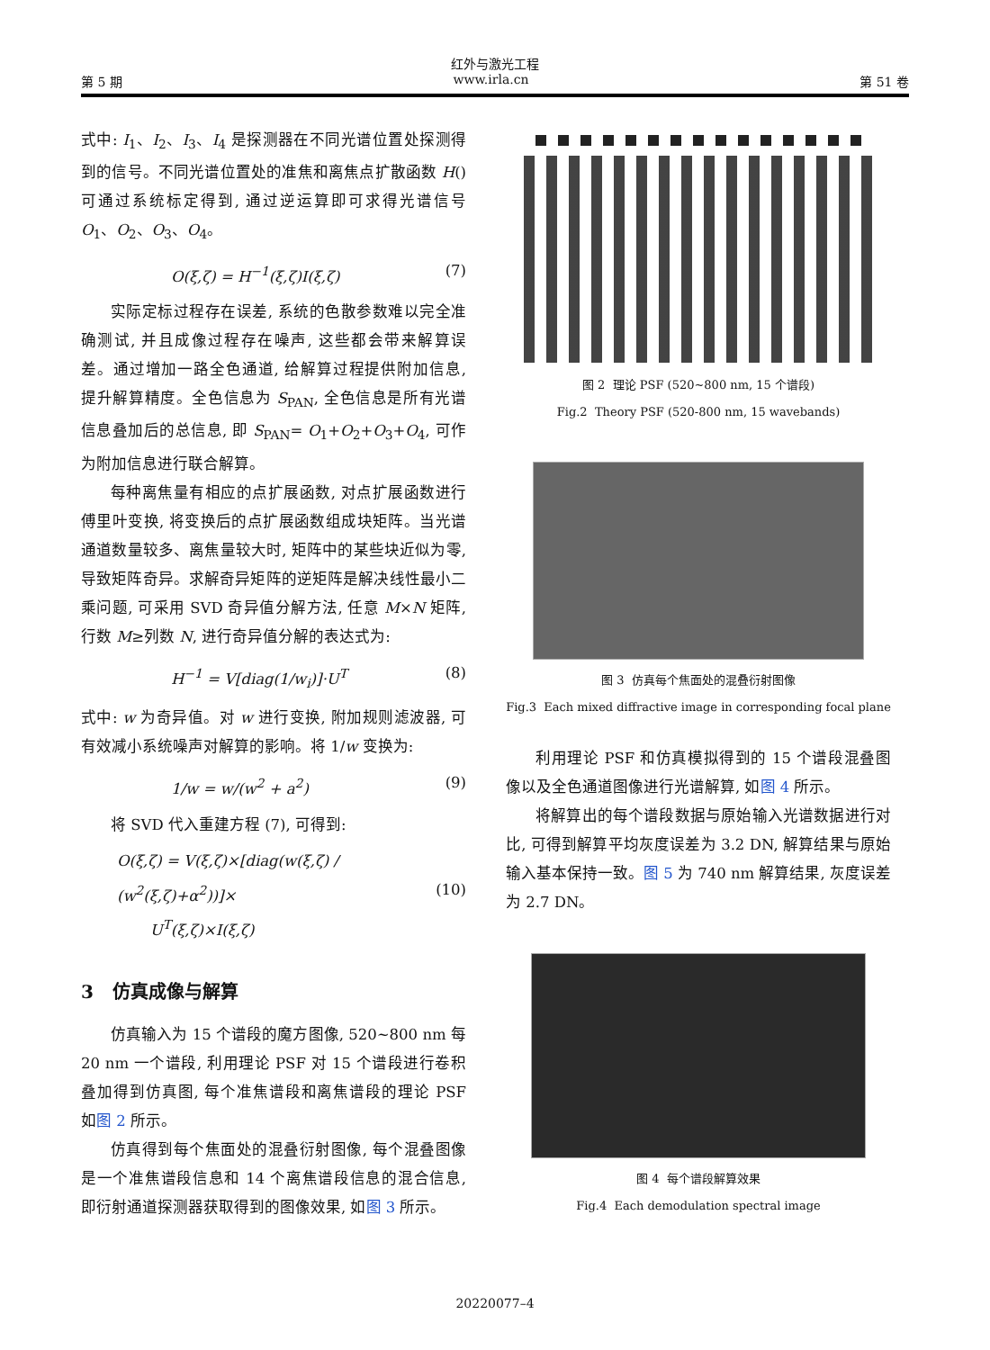红外与激光工程
第 5 期 www.irla.cn 第 51 卷
式中: I<sub>1</sub>、I<sub>2</sub>、I<sub>3</sub>、I<sub>4</sub> 是探测器在不同光谱位置处探测得到的信号。不同光谱位置处的准焦和离焦点扩散函数 H() 可通过系统标定得到, 通过逆运算即可求得光谱信号 O<sub>1</sub>、O<sub>2</sub>、O<sub>3</sub>、O<sub>4</sub>。
O(ξ,ζ) = H<sup>−1</sup>(ξ,ζ)I(ξ,ζ) (7)
实际定标过程存在误差, 系统的色散参数难以完全准确测试, 并且成像过程存在噪声, 这些都会带来解算误差。通过增加一路全色通道, 给解算过程提供附加信息, 提升解算精度。全色信息为 S<sub>PAN</sub>, 全色信息是所有光谱信息叠加后的总信息, 即 S<sub>PAN</sub>= O<sub>1</sub>+O<sub>2</sub>+O<sub>3</sub>+O<sub>4</sub>, 可作为附加信息进行联合解算。
每种离焦量有相应的点扩展函数, 对点扩展函数进行傅里叶变换, 将变换后的点扩展函数组成块矩阵。当光谱通道数量较多、离焦量较大时, 矩阵中的某些块近似为零, 导致矩阵奇异。求解奇异矩阵的逆矩阵是解决线性最小二乘问题, 可采用 SVD 奇异值分解方法, 任意 M×N 矩阵, 行数 M≥列数 N, 进行奇异值分解的表达式为:
H<sup>−1</sup> = V[diag(1/w<sub>i</sub>)]·U<sup>T</sup> (8)
式中: w 为奇异值。对 w 进行变换, 附加规则滤波器, 可有效减小系统噪声对解算的影响。将 1/w 变换为:
1/w = w/(w<sup>2</sup> + a<sup>2</sup>) (9)
将 SVD 代入重建方程 (7), 可得到:
O(ξ,ζ) = V(ξ,ζ)×[diag(w(ξ,ζ) / (w<sup>2</sup>(ξ,ζ)+α<sup>2</sup>))]×
U<sup>T</sup>(ξ,ζ)×I(ξ,ζ)
(10)
3 仿真成像与解算
仿真输入为 15 个谱段的魔方图像, 520~800 nm 每 20 nm 一个谱段, 利用理论 PSF 对 15 个谱段进行卷积叠加得到仿真图, 每个准焦谱段和离焦谱段的理论 PSF 如图 2 所示。
仿真得到每个焦面处的混叠衍射图像, 每个混叠图像是一个准焦谱段信息和 14 个离焦谱段信息的混合信息, 即衍射通道探测器获取得到的图像效果, 如图 3 所示。
图 2 理论 PSF (520~800 nm, 15 个谱段)
Fig.2 Theory PSF (520-800 nm, 15 wavebands)
图 3 仿真每个焦面处的混叠衍射图像
Fig.3 Each mixed diffractive image in corresponding focal plane
利用理论 PSF 和仿真模拟得到的 15 个谱段混叠图像以及全色通道图像进行光谱解算, 如图 4 所示。
将解算出的每个谱段数据与原始输入光谱数据进行对比, 可得到解算平均灰度误差为 3.2 DN, 解算结果与原始输入基本保持一致。图 5 为 740 nm 解算结果, 灰度误差为 2.7 DN。
图 4 每个谱段解算效果
Fig.4 Each demodulation spectral image
20220077–4